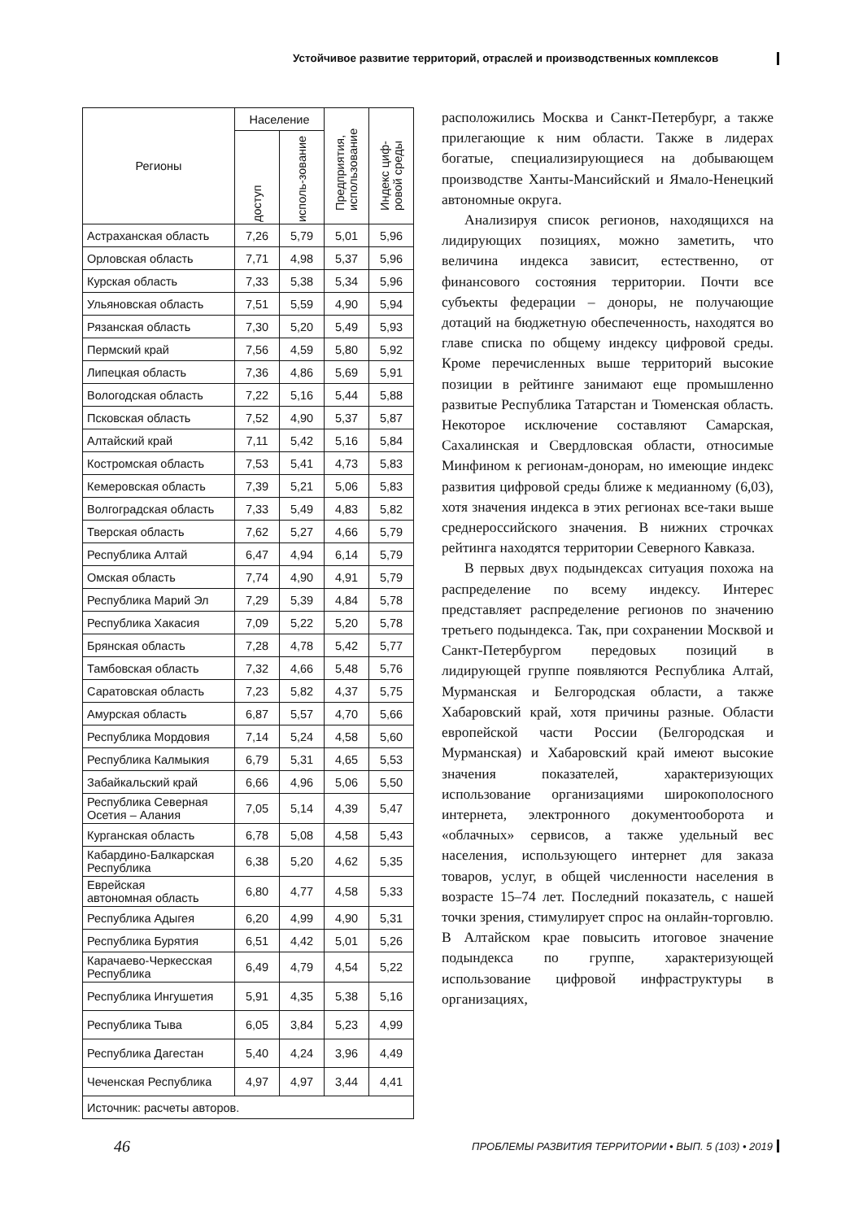Устойчивое развитие территорий, отраслей и производственных комплексов
| Регионы | Население | | Предприятия, использование | Индекс циф-ровой среды |
| --- | --- | --- | --- | --- |
| | доступ | исполь-зование | | |
| Астраханская область | 7,26 | 5,79 | 5,01 | 5,96 |
| Орловская область | 7,71 | 4,98 | 5,37 | 5,96 |
| Курская область | 7,33 | 5,38 | 5,34 | 5,96 |
| Ульяновская область | 7,51 | 5,59 | 4,90 | 5,94 |
| Рязанская область | 7,30 | 5,20 | 5,49 | 5,93 |
| Пермский край | 7,56 | 4,59 | 5,80 | 5,92 |
| Липецкая область | 7,36 | 4,86 | 5,69 | 5,91 |
| Вологодская область | 7,22 | 5,16 | 5,44 | 5,88 |
| Псковская область | 7,52 | 4,90 | 5,37 | 5,87 |
| Алтайский край | 7,11 | 5,42 | 5,16 | 5,84 |
| Костромская область | 7,53 | 5,41 | 4,73 | 5,83 |
| Кемеровская область | 7,39 | 5,21 | 5,06 | 5,83 |
| Волгоградская область | 7,33 | 5,49 | 4,83 | 5,82 |
| Тверская область | 7,62 | 5,27 | 4,66 | 5,79 |
| Республика Алтай | 6,47 | 4,94 | 6,14 | 5,79 |
| Омская область | 7,74 | 4,90 | 4,91 | 5,79 |
| Республика Марий Эл | 7,29 | 5,39 | 4,84 | 5,78 |
| Республика Хакасия | 7,09 | 5,22 | 5,20 | 5,78 |
| Брянская область | 7,28 | 4,78 | 5,42 | 5,77 |
| Тамбовская область | 7,32 | 4,66 | 5,48 | 5,76 |
| Саратовская область | 7,23 | 5,82 | 4,37 | 5,75 |
| Амурская область | 6,87 | 5,57 | 4,70 | 5,66 |
| Республика Мордовия | 7,14 | 5,24 | 4,58 | 5,60 |
| Республика Калмыкия | 6,79 | 5,31 | 4,65 | 5,53 |
| Забайкальский край | 6,66 | 4,96 | 5,06 | 5,50 |
| Республика Северная Осетия – Алания | 7,05 | 5,14 | 4,39 | 5,47 |
| Курганская область | 6,78 | 5,08 | 4,58 | 5,43 |
| Кабардино-Балкарская Республика | 6,38 | 5,20 | 4,62 | 5,35 |
| Еврейская автономная область | 6,80 | 4,77 | 4,58 | 5,33 |
| Республика Адыгея | 6,20 | 4,99 | 4,90 | 5,31 |
| Республика Бурятия | 6,51 | 4,42 | 5,01 | 5,26 |
| Карачаево-Черкесская Республика | 6,49 | 4,79 | 4,54 | 5,22 |
| Республика Ингушетия | 5,91 | 4,35 | 5,38 | 5,16 |
| Республика Тыва | 6,05 | 3,84 | 5,23 | 4,99 |
| Республика Дагестан | 5,40 | 4,24 | 3,96 | 4,49 |
| Чеченская Республика | 4,97 | 4,97 | 3,44 | 4,41 |
| Источник: расчеты авторов. | | | | |
расположились Москва и Санкт-Петербург, а также прилегающие к ним области. Также в лидерах богатые, специализирующиеся на добывающем производстве Ханты-Мансийский и Ямало-Ненецкий автономные округа.
Анализируя список регионов, находящихся на лидирующих позициях, можно заметить, что величина индекса зависит, естественно, от финансового состояния территории. Почти все субъекты федерации – доноры, не получающие дотаций на бюджетную обеспеченность, находятся во главе списка по общему индексу цифровой среды. Кроме перечисленных выше территорий высокие позиции в рейтинге занимают еще промышленно развитые Республика Татарстан и Тюменская область. Некоторое исключение составляют Самарская, Сахалинская и Свердловская области, относимые Минфином к регионам-донорам, но имеющие индекс развития цифровой среды ближе к медианному (6,03), хотя значения индекса в этих регионах все-таки выше среднероссийского значения. В нижних строчках рейтинга находятся территории Северного Кавказа.
В первых двух подындексах ситуация похожа на распределение по всему индексу. Интерес представляет распределение регионов по значению третьего подындекса. Так, при сохранении Москвой и Санкт-Петербургом передовых позиций в лидирующей группе появляются Республика Алтай, Мурманская и Белгородская области, а также Хабаровский край, хотя причины разные. Области европейской части России (Белгородская и Мурманская) и Хабаровский край имеют высокие значения показателей, характеризующих использование организациями широкополосного интернета, электронного документооборота и «облачных» сервисов, а также удельный вес населения, использующего интернет для заказа товаров, услуг, в общей численности населения в возрасте 15–74 лет. Последний показатель, с нашей точки зрения, стимулирует спрос на онлайн-торговлю. В Алтайском крае повысить итоговое значение подындекса по группе, характеризующей использование цифровой инфраструктуры в организациях,
46 ПРОБЛЕМЫ РАЗВИТИЯ ТЕРРИТОРИИ • ВЫП. 5 (103) • 2019